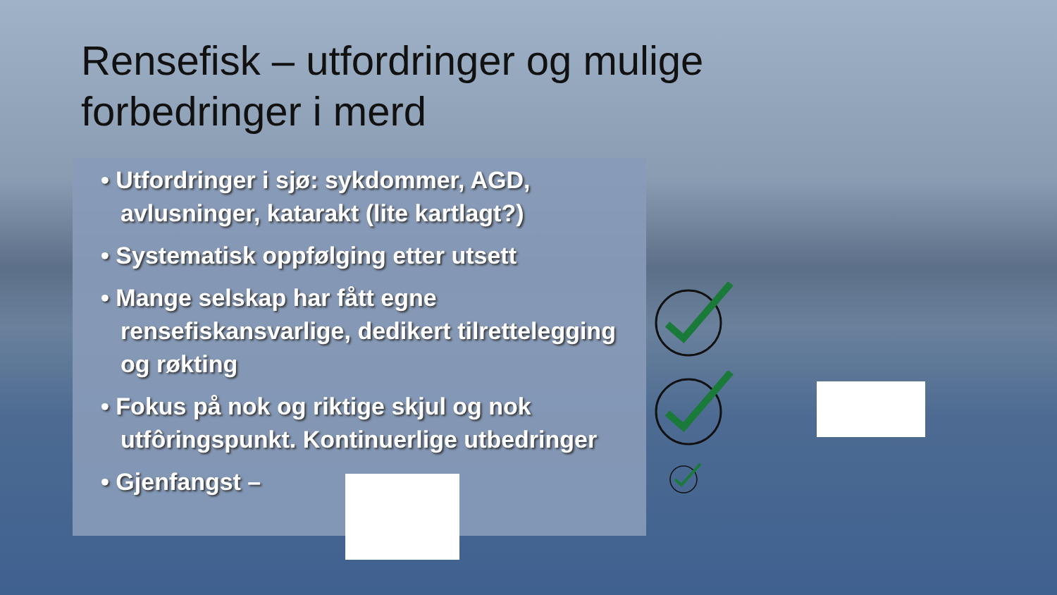Rensefisk – utfordringer og mulige
forbedringer i merd
• Utfordringer i sjø: sykdommer, AGD, avlusninger, katarakt (lite kartlagt?)
• Systematisk oppfølging etter utsett
• Mange selskap har fått egne rensefiskansvarlige, dedikert tilrettelegging og røkting
• Fokus på nok og riktige skjul og nok utfôringspunkt. Kontinuerlige utbedringer
• Gjenfangst –